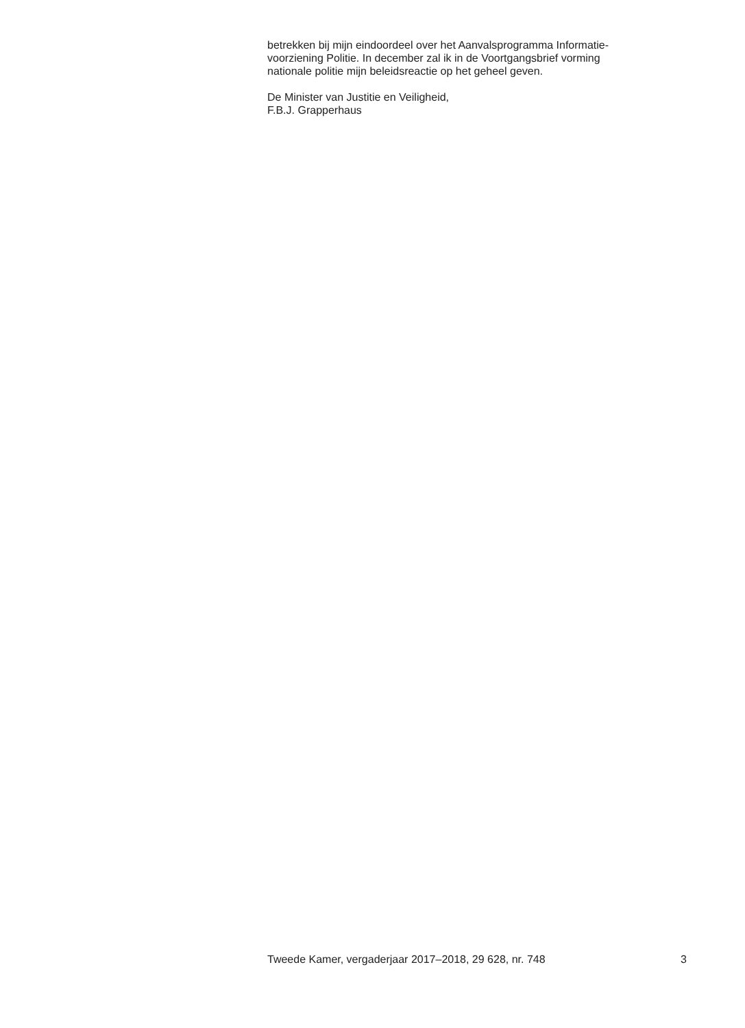betrekken bij mijn eindoordeel over het Aanvalsprogramma Informatie-
voorziening Politie. In december zal ik in de Voortgangsbrief vorming
nationale politie mijn beleidsreactie op het geheel geven.
De Minister van Justitie en Veiligheid,
F.B.J. Grapperhaus
Tweede Kamer, vergaderjaar 2017–2018, 29 628, nr. 748 3